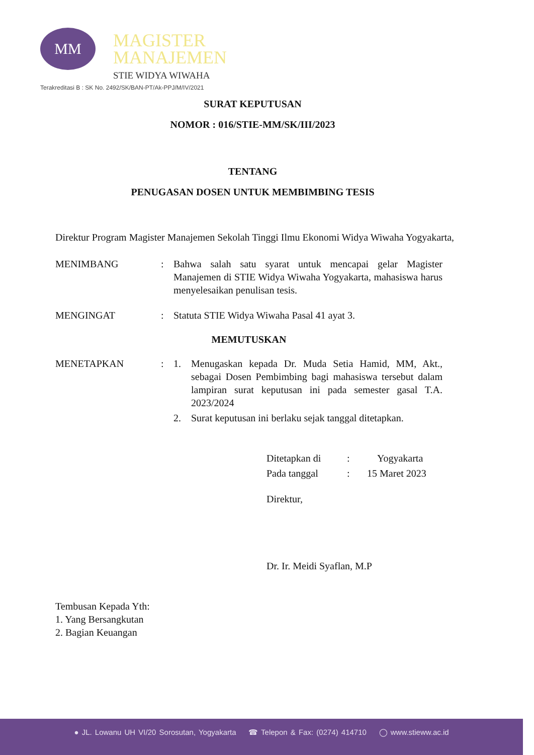MM
MAGISTER
MANAJEMEN
STIE WIDYA WIWAHA
Terakreditasi B : SK No. 2492/SK/BAN-PT/Ak-PPJ/M/IV/2021
SURAT KEPUTUSAN
NOMOR : 016/STIE-MM/SK/III/2023
TENTANG
PENUGASAN DOSEN UNTUK MEMBIMBING TESIS
Direktur Program Magister Manajemen Sekolah Tinggi Ilmu Ekonomi Widya Wiwaha Yogyakarta,
| MENIMBANG | : | Bahwa salah satu syarat untuk mencapai gelar Magister Manajemen di STIE Widya Wiwaha Yogyakarta, mahasiswa harus menyelesaikan penulisan tesis. | |
| MENGINGAT | : | Statuta STIE Widya Wiwaha Pasal 41 ayat 3. | |
| MEMUTUSKAN | | | |
| MENETAPKAN | : | 1. | Menugaskan kepada Dr. Muda Setia Hamid, MM, Akt., sebagai Dosen Pembimbing bagi mahasiswa tersebut dalam lampiran surat keputusan ini pada semester gasal T.A. 2023/2024 |
| | | 2. | Surat keputusan ini berlaku sejak tanggal ditetapkan. |
| Ditetapkan di | : | Yogyakarta |
| Pada tanggal | : | 15 Maret 2023 |
Direktur,
Dr. Ir. Meidi Syaflan, M.P
Tembusan Kepada Yth:
1. Yang Bersangkutan
2. Bagian Keuangan
● JL. Lowanu UH VI/20 Sorosutan, Yogyakarta ☎ Telepon & Fax: (0274) 414710 ◯ www.stieww.ac.id